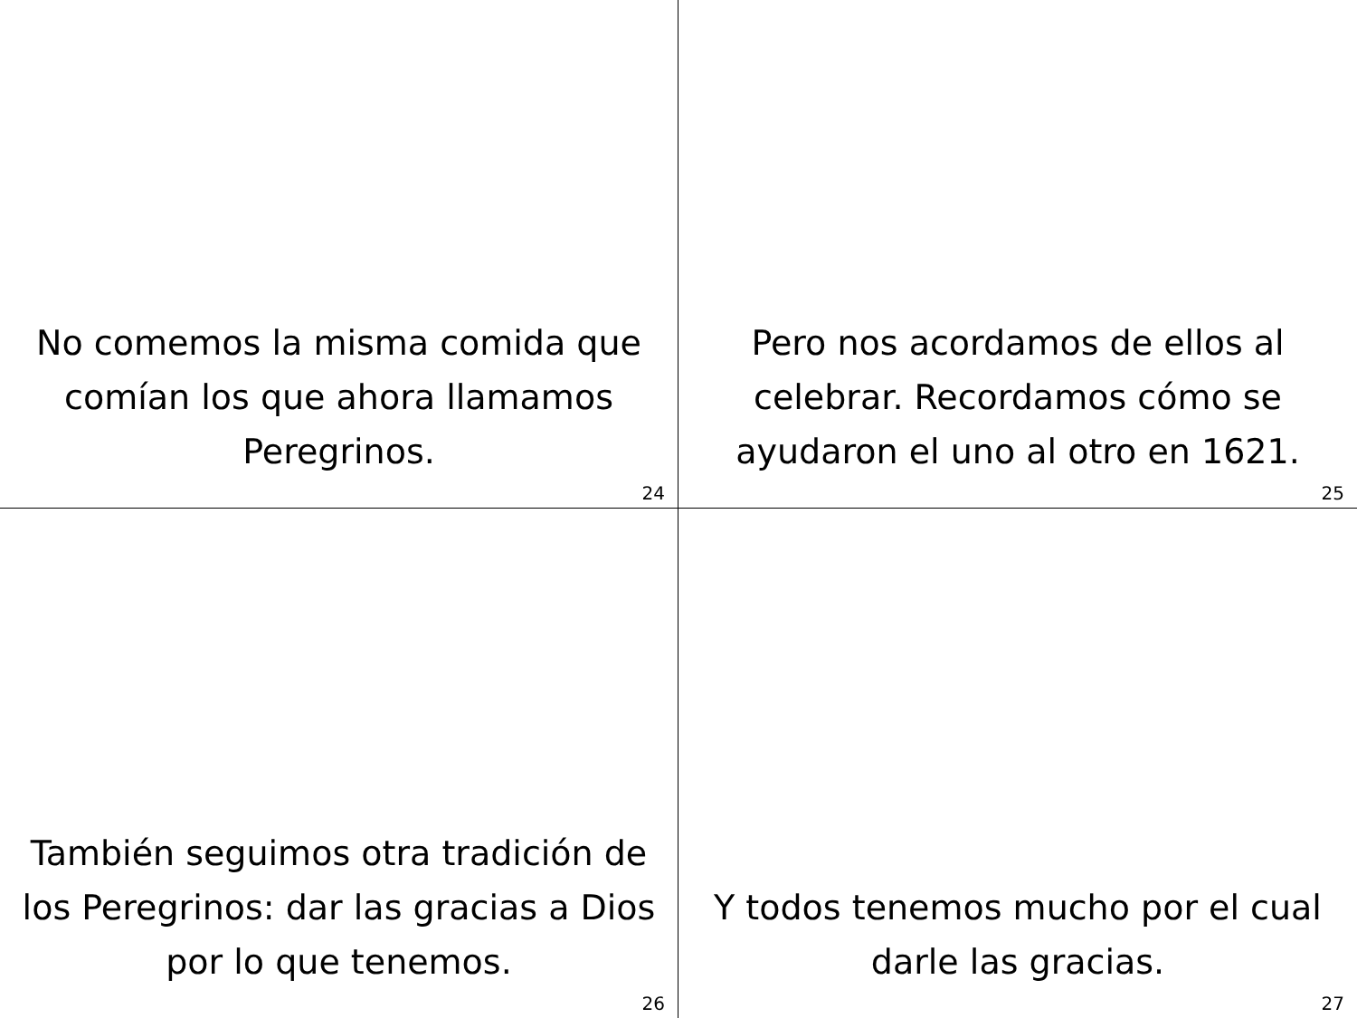No comemos la misma comida que comían los que ahora llamamos Peregrinos.
24
Pero nos acordamos de ellos al celebrar. Recordamos cómo se ayudaron el uno al otro en 1621.
25
También seguimos otra tradición de los Peregrinos: dar las gracias a Dios por lo que tenemos.
26
Y todos tenemos mucho por el cual darle las gracias.
27